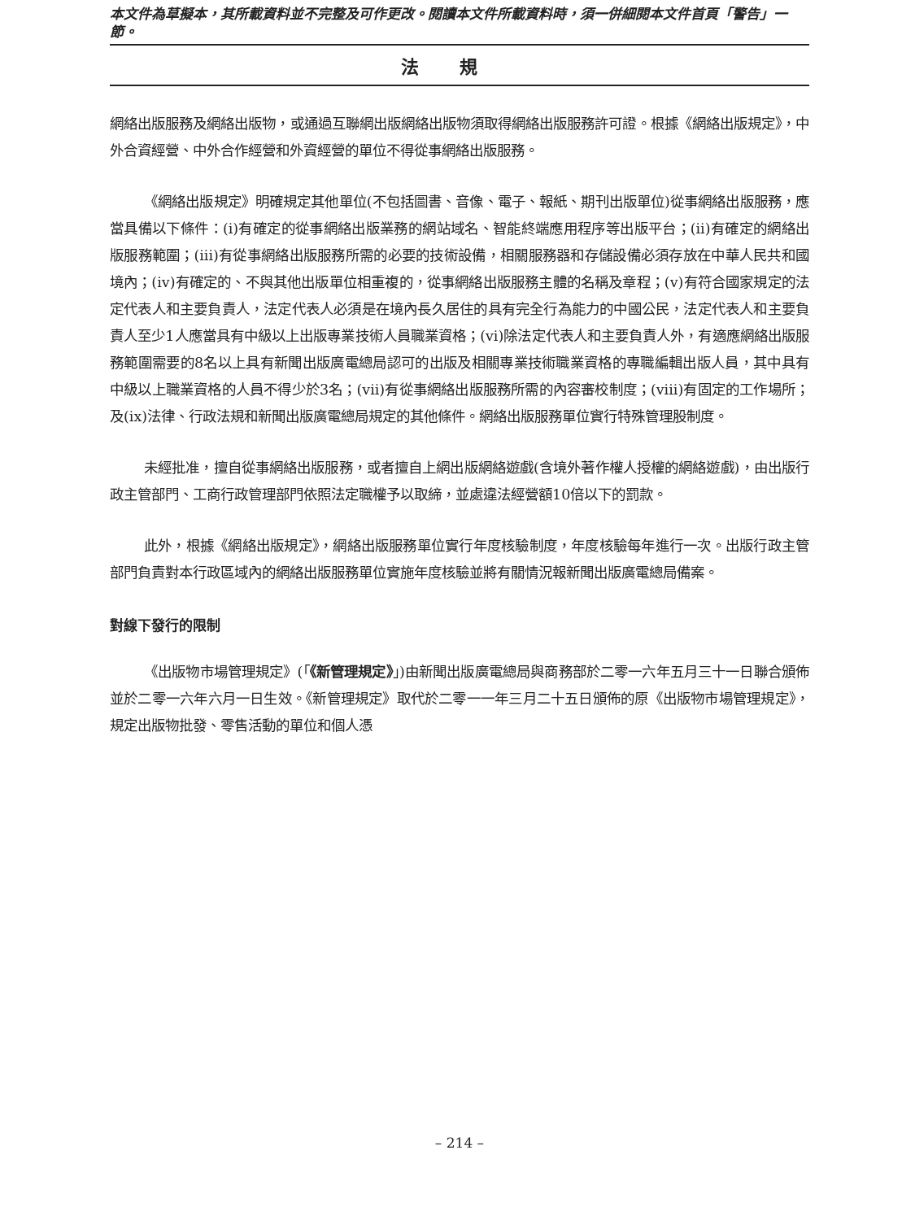本文件為草擬本，其所載資料並不完整及可作更改。閱讀本文件所載資料時，須一併細閱本文件首頁「警告」一節。
法規
網絡出版服務及網絡出版物，或通過互聯網出版網絡出版物須取得網絡出版服務許可證。根據《網絡出版規定》，中外合資經營、中外合作經營和外資經營的單位不得從事網絡出版服務。
《網絡出版規定》明確規定其他單位(不包括圖書、音像、電子、報紙、期刊出版單位)從事網絡出版服務，應當具備以下條件：(i)有確定的從事網絡出版業務的網站域名、智能終端應用程序等出版平台；(ii)有確定的網絡出版服務範圍；(iii)有從事網絡出版服務所需的必要的技術設備，相關服務器和存儲設備必須存放在中華人民共和國境內；(iv)有確定的、不與其他出版單位相重複的，從事網絡出版服務主體的名稱及章程；(v)有符合國家規定的法定代表人和主要負責人，法定代表人必須是在境內長久居住的具有完全行為能力的中國公民，法定代表人和主要負責人至少1人應當具有中級以上出版專業技術人員職業資格；(vi)除法定代表人和主要負責人外，有適應網絡出版服務範圍需要的8名以上具有新聞出版廣電總局認可的出版及相關專業技術職業資格的專職編輯出版人員，其中具有中級以上職業資格的人員不得少於3名；(vii)有從事網絡出版服務所需的內容審校制度；(viii)有固定的工作場所；及(ix)法律、行政法規和新聞出版廣電總局規定的其他條件。網絡出版服務單位實行特殊管理股制度。
未經批准，擅自從事網絡出版服務，或者擅自上網出版網絡遊戲(含境外著作權人授權的網絡遊戲)，由出版行政主管部門、工商行政管理部門依照法定職權予以取締，並處違法經營額10倍以下的罰款。
此外，根據《網絡出版規定》，網絡出版服務單位實行年度核驗制度，年度核驗每年進行一次。出版行政主管部門負責對本行政區域內的網絡出版服務單位實施年度核驗並將有關情況報新聞出版廣電總局備案。
對線下發行的限制
《出版物市場管理規定》(「《新管理規定》」)由新聞出版廣電總局與商務部於二零一六年五月三十一日聯合頒佈並於二零一六年六月一日生效。《新管理規定》取代於二零一一年三月二十五日頒佈的原《出版物市場管理規定》，規定出版物批發、零售活動的單位和個人憑
– 214 –